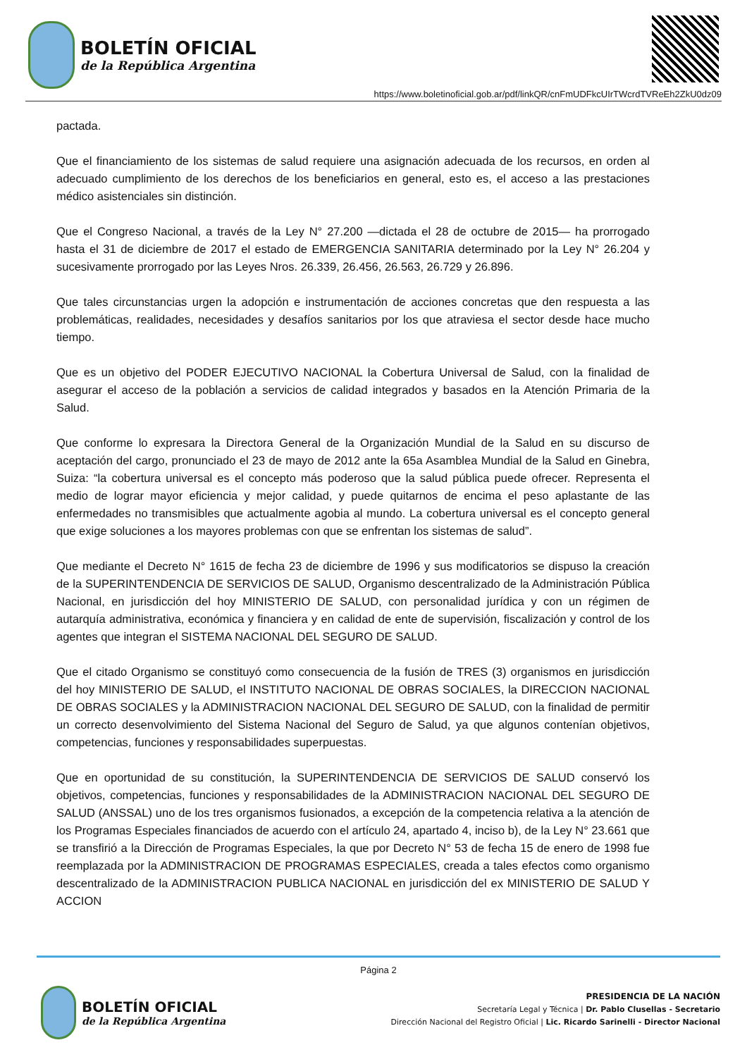BOLETÍN OFICIAL
de la República Argentina
https://www.boletinoficial.gob.ar/pdf/linkQR/cnFmUDFkcUIrTWcrdTVReEh2ZkU0dz09
pactada.
Que el financiamiento de los sistemas de salud requiere una asignación adecuada de los recursos, en orden al adecuado cumplimiento de los derechos de los beneficiarios en general, esto es, el acceso a las prestaciones médico asistenciales sin distinción.
Que el Congreso Nacional, a través de la Ley N° 27.200 —dictada el 28 de octubre de 2015— ha prorrogado hasta el 31 de diciembre de 2017 el estado de EMERGENCIA SANITARIA determinado por la Ley N° 26.204 y sucesivamente prorrogado por las Leyes Nros. 26.339, 26.456, 26.563, 26.729 y 26.896.
Que tales circunstancias urgen la adopción e instrumentación de acciones concretas que den respuesta a las problemáticas, realidades, necesidades y desafíos sanitarios por los que atraviesa el sector desde hace mucho tiempo.
Que es un objetivo del PODER EJECUTIVO NACIONAL la Cobertura Universal de Salud, con la finalidad de asegurar el acceso de la población a servicios de calidad integrados y basados en la Atención Primaria de la Salud.
Que conforme lo expresara la Directora General de la Organización Mundial de la Salud en su discurso de aceptación del cargo, pronunciado el 23 de mayo de 2012 ante la 65a Asamblea Mundial de la Salud en Ginebra, Suiza: “la cobertura universal es el concepto más poderoso que la salud pública puede ofrecer. Representa el medio de lograr mayor eficiencia y mejor calidad, y puede quitarnos de encima el peso aplastante de las enfermedades no transmisibles que actualmente agobia al mundo. La cobertura universal es el concepto general que exige soluciones a los mayores problemas con que se enfrentan los sistemas de salud”.
Que mediante el Decreto N° 1615 de fecha 23 de diciembre de 1996 y sus modificatorios se dispuso la creación de la SUPERINTENDENCIA DE SERVICIOS DE SALUD, Organismo descentralizado de la Administración Pública Nacional, en jurisdicción del hoy MINISTERIO DE SALUD, con personalidad jurídica y con un régimen de autarquía administrativa, económica y financiera y en calidad de ente de supervisión, fiscalización y control de los agentes que integran el SISTEMA NACIONAL DEL SEGURO DE SALUD.
Que el citado Organismo se constituyó como consecuencia de la fusión de TRES (3) organismos en jurisdicción del hoy MINISTERIO DE SALUD, el INSTITUTO NACIONAL DE OBRAS SOCIALES, la DIRECCION NACIONAL DE OBRAS SOCIALES y la ADMINISTRACION NACIONAL DEL SEGURO DE SALUD, con la finalidad de permitir un correcto desenvolvimiento del Sistema Nacional del Seguro de Salud, ya que algunos contenían objetivos, competencias, funciones y responsabilidades superpuestas.
Que en oportunidad de su constitución, la SUPERINTENDENCIA DE SERVICIOS DE SALUD conservó los objetivos, competencias, funciones y responsabilidades de la ADMINISTRACION NACIONAL DEL SEGURO DE SALUD (ANSSAL) uno de los tres organismos fusionados, a excepción de la competencia relativa a la atención de los Programas Especiales financiados de acuerdo con el artículo 24, apartado 4, inciso b), de la Ley N° 23.661 que se transfirió a la Dirección de Programas Especiales, la que por Decreto N° 53 de fecha 15 de enero de 1998 fue reemplazada por la ADMINISTRACION DE PROGRAMAS ESPECIALES, creada a tales efectos como organismo descentralizado de la ADMINISTRACION PUBLICA NACIONAL en jurisdicción del ex MINISTERIO DE SALUD Y ACCION
Página 2
BOLETÍN OFICIAL
de la República Argentina
PRESIDENCIA DE LA NACIÓN
Secretaría Legal y Técnica | Dr. Pablo Clusellas - Secretario
Dirección Nacional del Registro Oficial | Lic. Ricardo Sarinelli - Director Nacional